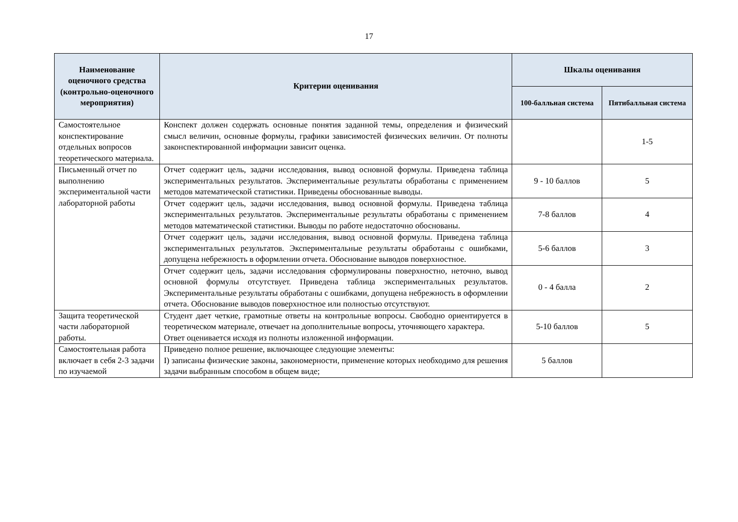17
| Наименование оценочного средства (контрольно-оценочного мероприятия) | Критерии оценивания | Шкалы оценивания | |
| --- | --- | --- | --- |
| | | 100-балльная система | Пятибалльная система |
| Самостоятельное конспектирование отдельных вопросов теоретического материала. | Конспект должен содержать основные понятия заданной темы, определения и физический смысл величин, основные формулы, графики зависимостей физических величин. От полноты законспектированной информации зависит оценка. | | 1-5 |
| Письменный отчет по выполнению экспериментальной части лабораторной работы | Отчет содержит цель, задачи исследования, вывод основной формулы. Приведена таблица экспериментальных результатов. Экспериментальные результаты обработаны с применением методов математической статистики. Приведены обоснованные выводы. | 9 - 10 баллов | 5 |
| | Отчет содержит цель, задачи исследования, вывод основной формулы. Приведена таблица экспериментальных результатов. Экспериментальные результаты обработаны с применением методов математической статистики. Выводы по работе недостаточно обоснованы. | 7-8 баллов | 4 |
| | Отчет содержит цель, задачи исследования, вывод основной формулы. Приведена таблица экспериментальных результатов. Экспериментальные результаты обработаны с ошибками, допущена небрежность в оформлении отчета. Обоснование выводов поверхностное. | 5-6 баллов | 3 |
| | Отчет содержит цель, задачи исследования сформулированы поверхностно, неточно, вывод основной формулы отсутствует. Приведена таблица экспериментальных результатов. Экспериментальные результаты обработаны с ошибками, допущена небрежность в оформлении отчета. Обоснование выводов поверхностное или полностью отсутствуют. | 0 - 4 балла | 2 |
| Защита теоретической части лабораторной работы. | Студент дает четкие, грамотные ответы на контрольные вопросы. Свободно ориентируется в теоретическом материале, отвечает на дополнительные вопросы, уточняющего характера. Ответ оценивается исходя из полноты изложенной информации. | 5-10 баллов | 5 |
| Самостоятельная работа включает в себя 2-3 задачи по изучаемой | Приведено полное решение, включающее следующие элементы: I) записаны физические законы, закономерности, применение которых необходимо для решения задачи выбранным способом в общем виде; | 5 баллов | |